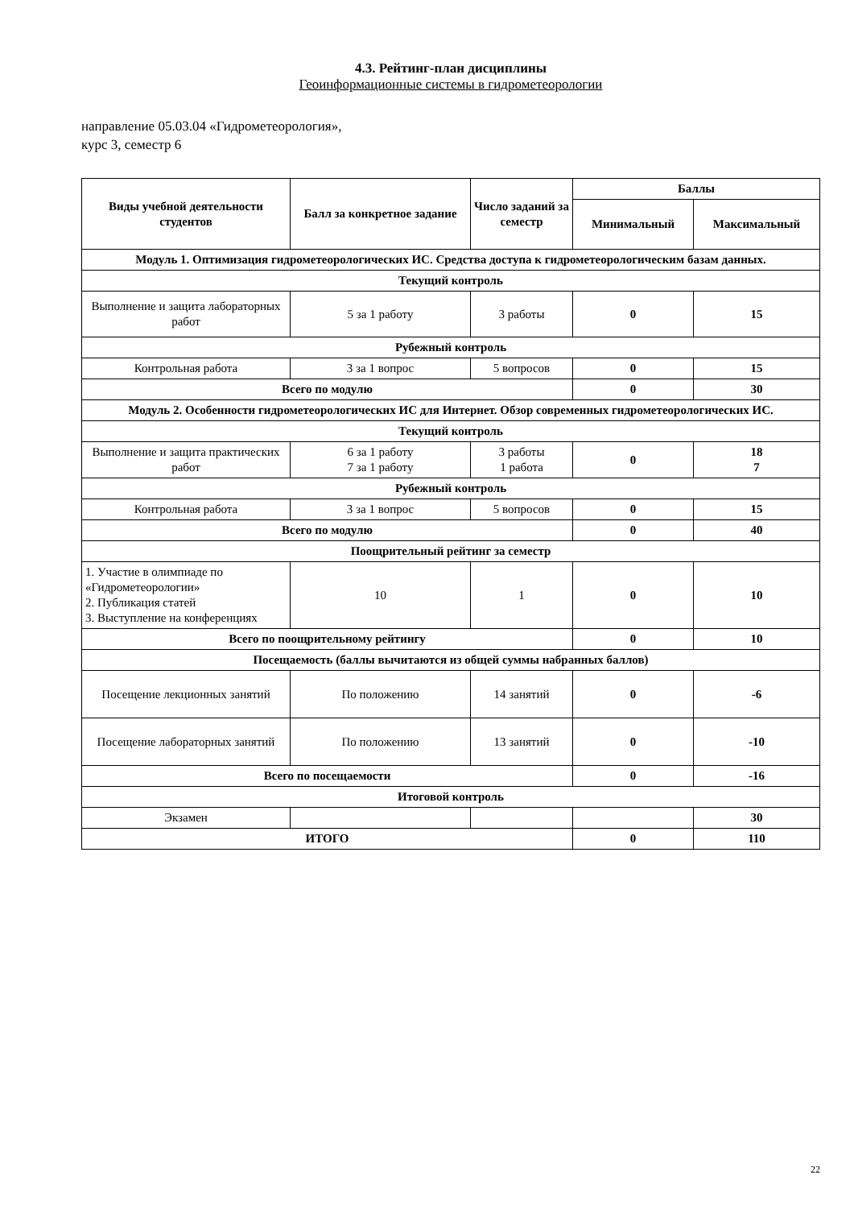4.3. Рейтинг-план дисциплины
Геоинформационные системы в гидрометеорологии
направление 05.03.04 «Гидрометеорология»,
курс 3, семестр 6
| Виды учебной деятельности студентов | Балл за конкретное задание | Число заданий за семестр | Баллы | |
| --- | --- | --- | --- | --- |
| | | | Минимальный | Максимальный |
| Модуль 1. Оптимизация гидрометеорологических ИС. Средства доступа к гидрометеорологическим базам данных. | | | | |
| Текущий контроль | | | | |
| Выполнение и защита лабораторных работ | 5 за 1 работу | 3 работы | 0 | 15 |
| Рубежный контроль | | | | |
| Контрольная работа | 3 за 1 вопрос | 5 вопросов | 0 | 15 |
| Всего по модулю | | | 0 | 30 |
| Модуль 2. Особенности гидрометеорологических ИС для Интернет. Обзор современных гидрометеорологических ИС. | | | | |
| Текущий контроль | | | | |
| Выполнение и защита практических работ | 6 за 1 работу 7 за 1 работу | 3 работы 1 работа | 0 | 18 7 |
| Рубежный контроль | | | | |
| Контрольная работа | 3 за 1 вопрос | 5 вопросов | 0 | 15 |
| Всего по модулю | | | 0 | 40 |
| Поощрительный рейтинг за семестр | | | | |
| 1. Участие в олимпиаде по «Гидрометеорологии» 2. Публикация статей 3. Выступление на конференциях | 10 | 1 | 0 | 10 |
| Всего по поощрительному рейтингу | | | 0 | 10 |
| Посещаемость (баллы вычитаются из общей суммы набранных баллов) | | | | |
| Посещение лекционных занятий | По положению | 14 занятий | 0 | -6 |
| Посещение лабораторных занятий | По положению | 13 занятий | 0 | -10 |
| Всего по посещаемости | | | 0 | -16 |
| Итоговой контроль | | | | |
| Экзамен | | | | 30 |
| ИТОГО | | | 0 | 110 |
22